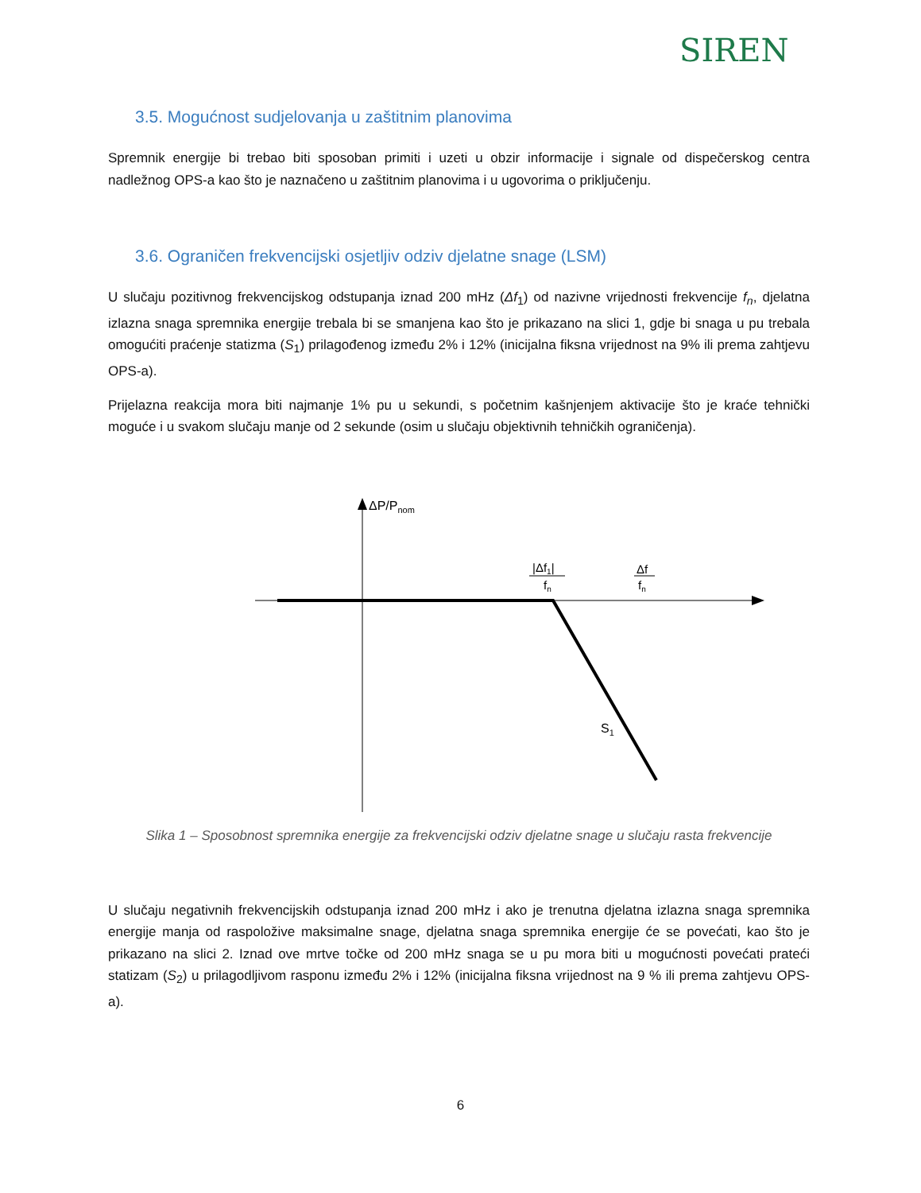SIREN
3.5. Mogućnost sudjelovanja u zaštitnim planovima
Spremnik energije bi trebao biti sposoban primiti i uzeti u obzir informacije i signale od dispečerskog centra nadležnog OPS-a kao što je naznačeno u zaštitnim planovima i u ugovorima o priključenju.
3.6. Ograničen frekvencijski osjetljiv odziv djelatne snage (LSM)
U slučaju pozitivnog frekvencijskog odstupanja iznad 200 mHz (Δf<sub>1</sub>) od nazivne vrijednosti frekvencije f<sub>n</sub>, djelatna izlazna snaga spremnika energije trebala bi se smanjena kao što je prikazano na slici 1, gdje bi snaga u pu trebala omogućiti praćenje statizma (S<sub>1</sub>) prilagođenog između 2% i 12% (inicijalna fiksna vrijednost na 9% ili prema zahtjevu OPS-a).
Prijelazna reakcija mora biti najmanje 1% pu u sekundi, s početnim kašnjenjem aktivacije što je kraće tehnički moguće i u svakom slučaju manje od 2 sekunde (osim u slučaju objektivnih tehničkih ograničenja).
ΔP/Pnom
|Δf1|
fn
Δf
fn
S1
Slika 1 – Sposobnost spremnika energije za frekvencijski odziv djelatne snage u slučaju rasta frekvencije
U slučaju negativnih frekvencijskih odstupanja iznad 200 mHz i ako je trenutna djelatna izlazna snaga spremnika energije manja od raspoložive maksimalne snage, djelatna snaga spremnika energije će se povećati, kao što je prikazano na slici 2. Iznad ove mrtve točke od 200 mHz snaga se u pu mora biti u mogućnosti povećati prateći statizam (S<sub>2</sub>) u prilagodljivom rasponu između 2% i 12% (inicijalna fiksna vrijednost na 9 % ili prema zahtjevu OPS-a).
6